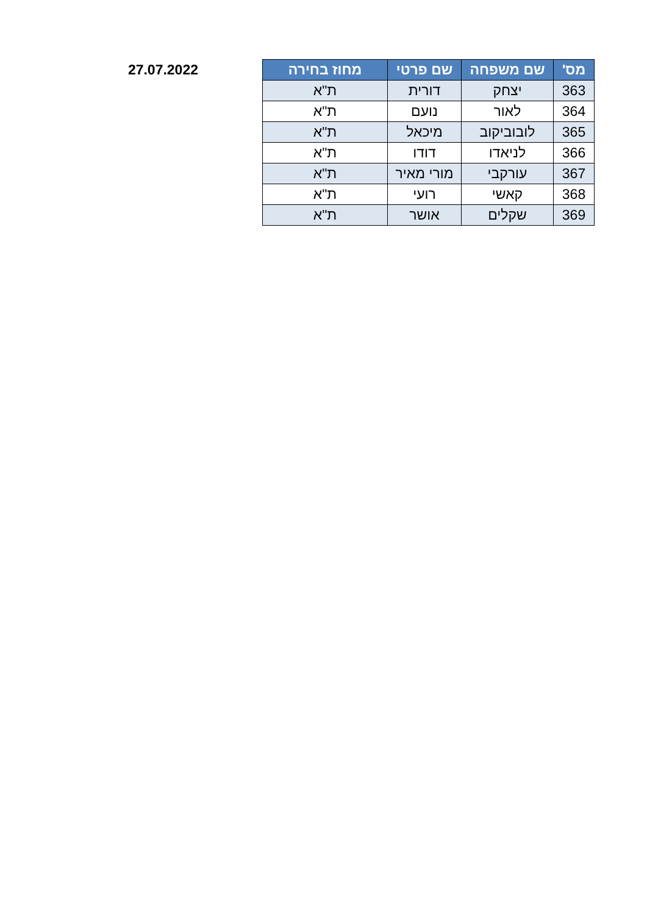| מס' | שם משפחה | שם פרטי | מחוז בחירה |
| --- | --- | --- | --- |
| 363 | יצחק | דורית | ת"א |
| 364 | לאור | נועם | ת"א |
| 365 | לובוביקוב | מיכאל | ת"א |
| 366 | לניאדו | דודו | ת"א |
| 367 | עורקבי | מורי מאיר | ת"א |
| 368 | קאשי | רועי | ת"א |
| 369 | שקלים | אושר | ת"א |
27.07.2022